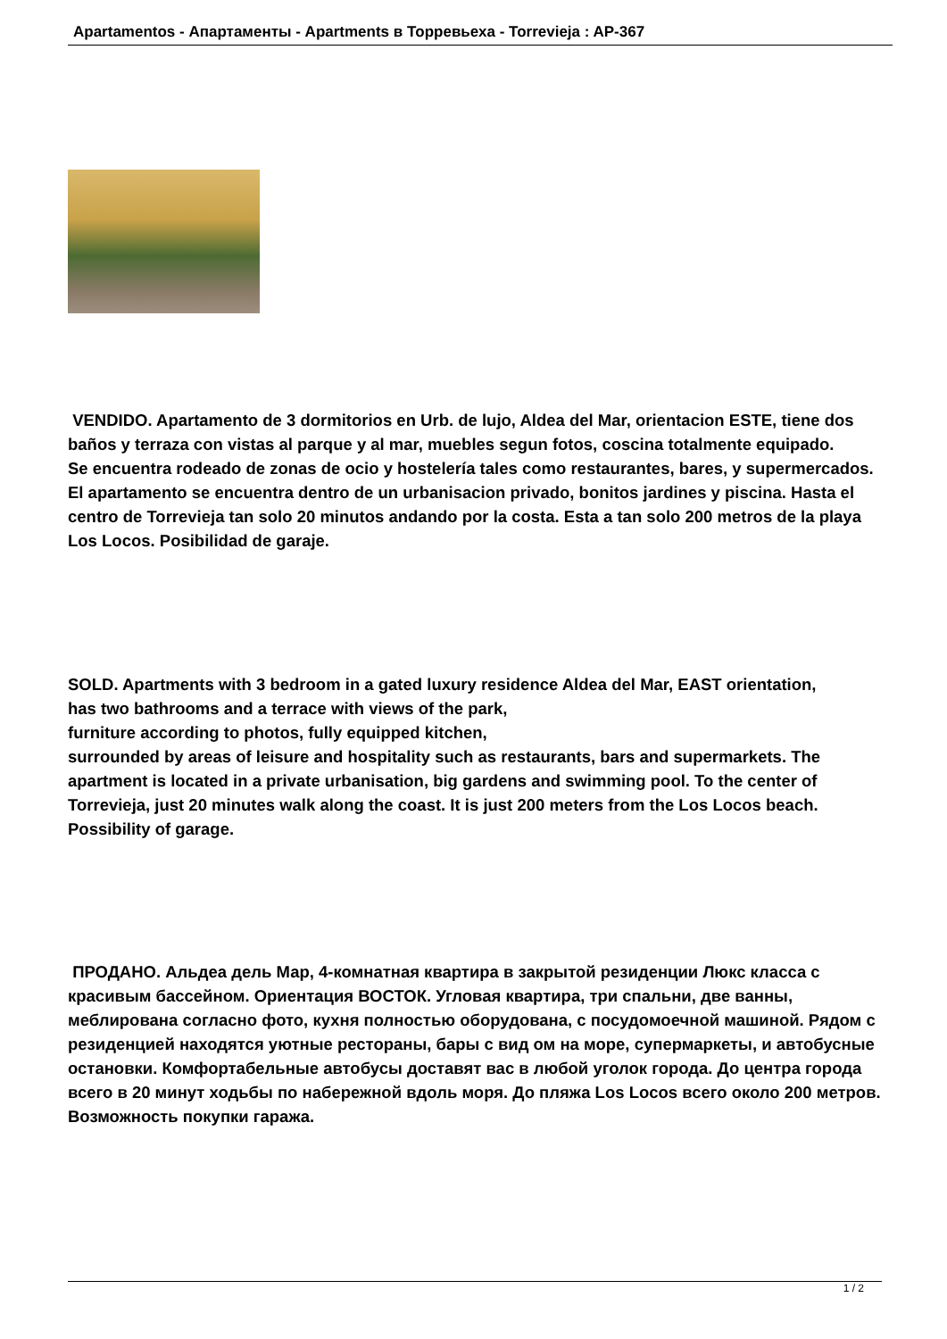Apartamentos - Апартаменты - Apartments в Торревьеха - Torrevieja : AP-367
VENDIDO. Apartamento de 3 dormitorios en Urb. de lujo, Aldea del Mar, orientacion ESTE, tiene dos baños y terraza con vistas al parque y al mar, muebles segun fotos, coscina totalmente equipado.
Se encuentra rodeado de zonas de ocio y hostelería tales como restaurantes, bares, y supermercados. El apartamento se encuentra dentro de un urbanisacion privado, bonitos jardines y piscina. Hasta el centro de Torrevieja tan solo 20 minutos andando por la costa. Esta a tan solo 200 metros de la playa Los Locos. Posibilidad de garaje.
SOLD. Apartments with 3 bedroom in a gated luxury residence Aldea del Mar, EAST orientation,
has two bathrooms and a terrace with views of the park,
furniture according to photos, fully equipped kitchen,
surrounded by areas of leisure and hospitality such as restaurants, bars and supermarkets. The apartment is located in a private urbanisation, big gardens and swimming pool. To the center of Torrevieja, just 20 minutes walk along the coast. It is just 200 meters from the Los Locos beach.
Possibility of garage.
ПРОДАНО. Альдеа дель Мар, 4-комнатная квартира в закрытой резиденции Люкс класса с красивым бассейном. Ориентация ВОСТОК. Угловая квартира, три спальни, две ванны,
меблирована согласно фото, кухня полностью оборудована, с посудомоечной машиной. Рядом с резиденцией находятся уютные рестораны, бары с вид ом на море, супермаркеты, и автобусные остановки. Комфортабельные автобусы доставят вас в любой уголок города. До центра города всего в 20 минут ходьбы по набережной вдоль моря. До пляжа Los Locos всего около 200 метров. Возможность покупки гаража.
1 / 2